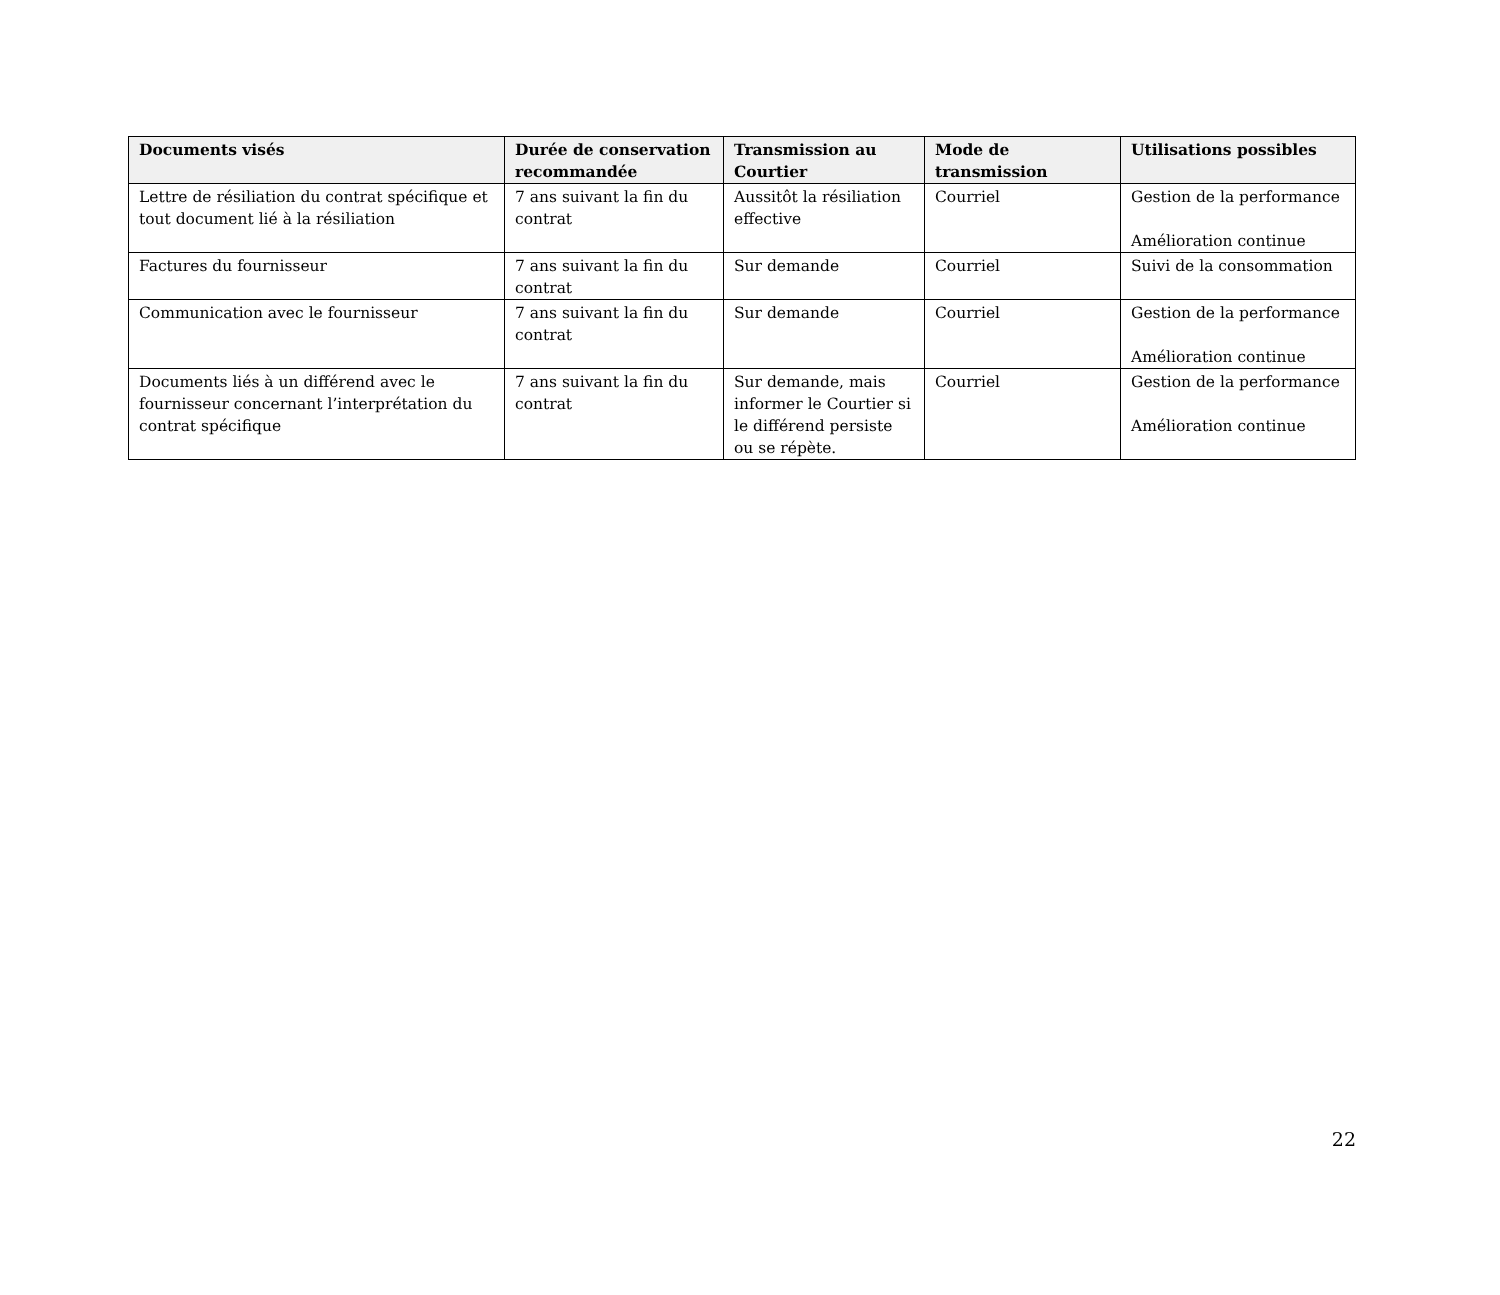| Documents visés | Durée de conservation recommandée | Transmission au Courtier | Mode de transmission | Utilisations possibles |
| --- | --- | --- | --- | --- |
| Lettre de résiliation du contrat spécifique et tout document lié à la résiliation | 7 ans suivant la fin du contrat | Aussitôt la résiliation effective | Courriel | Gestion de la performance Amélioration continue |
| Factures du fournisseur | 7 ans suivant la fin du contrat | Sur demande | Courriel | Suivi de la consommation |
| Communication avec le fournisseur | 7 ans suivant la fin du contrat | Sur demande | Courriel | Gestion de la performance Amélioration continue |
| Documents liés à un différend avec le fournisseur concernant l’interprétation du contrat spécifique | 7 ans suivant la fin du contrat | Sur demande, mais informer le Courtier si le différend persiste ou se répète. | Courriel | Gestion de la performance Amélioration continue |
22